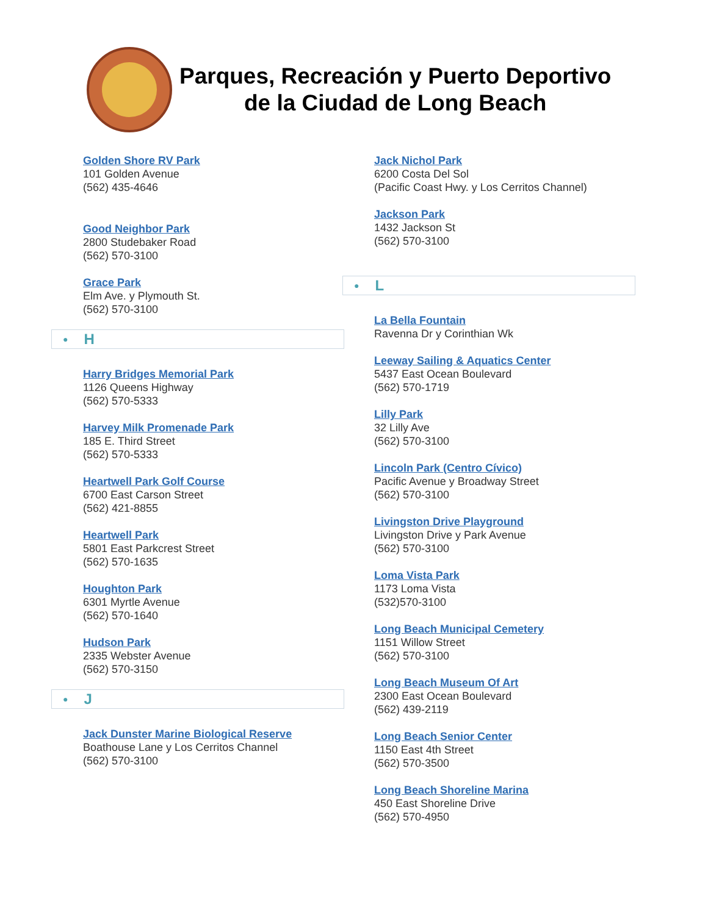Parques, Recreación y Puerto Deportivo
de la Ciudad de Long Beach
Golden Shore RV Park
101 Golden Avenue
(562) 435-4646
Good Neighbor Park
2800 Studebaker Road
(562) 570-3100
Grace Park
Elm Ave. y Plymouth St.
(562) 570-3100
● H
Harry Bridges Memorial Park
1126 Queens Highway
(562) 570-5333
Harvey Milk Promenade Park
185 E. Third Street
(562) 570-5333
Heartwell Park Golf Course
6700 East Carson Street
(562) 421-8855
Heartwell Park
5801 East Parkcrest Street
(562) 570-1635
Houghton Park
6301 Myrtle Avenue
(562) 570-1640
Hudson Park
2335 Webster Avenue
(562) 570-3150
● J
Jack Dunster Marine Biological Reserve
Boathouse Lane y Los Cerritos Channel
(562) 570-3100
Jack Nichol Park
6200 Costa Del Sol
(Pacific Coast Hwy. y Los Cerritos Channel)
Jackson Park
1432 Jackson St
(562) 570-3100
● L
La Bella Fountain
Ravenna Dr y Corinthian Wk
Leeway Sailing & Aquatics Center
5437 East Ocean Boulevard
(562) 570-1719
Lilly Park
32 Lilly Ave
(562) 570-3100
Lincoln Park (Centro Cívico)
Pacific Avenue y Broadway Street
(562) 570-3100
Livingston Drive Playground
Livingston Drive y Park Avenue
(562) 570-3100
Loma Vista Park
1173 Loma Vista
(532)570-3100
Long Beach Municipal Cemetery
1151 Willow Street
(562) 570-3100
Long Beach Museum Of Art
2300 East Ocean Boulevard
(562) 439-2119
Long Beach Senior Center
1150 East 4th Street
(562) 570-3500
Long Beach Shoreline Marina
450 East Shoreline Drive
(562) 570-4950